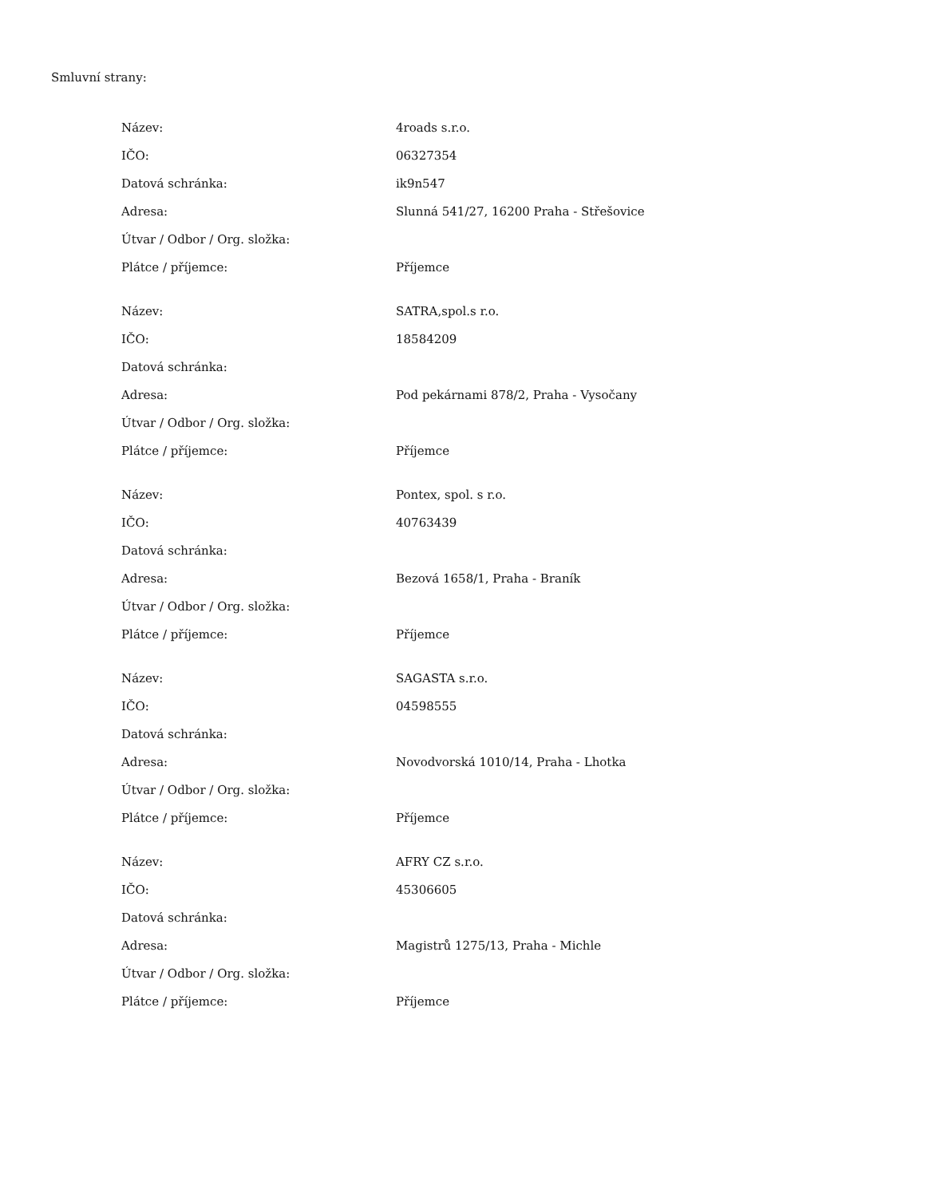Smluvní strany:
| Název: | 4roads s.r.o. |
| IČO: | 06327354 |
| Datová schránka: | ik9n547 |
| Adresa: | Slunná 541/27, 16200 Praha - Střešovice |
| Útvar / Odbor / Org. složka: | |
| Plátce / příjemce: | Příjemce |
| Název: | SATRA,spol.s r.o. |
| IČO: | 18584209 |
| Datová schránka: | |
| Adresa: | Pod pekárnami 878/2, Praha - Vysočany |
| Útvar / Odbor / Org. složka: | |
| Plátce / příjemce: | Příjemce |
| Název: | Pontex, spol. s r.o. |
| IČO: | 40763439 |
| Datová schránka: | |
| Adresa: | Bezová 1658/1, Praha - Braník |
| Útvar / Odbor / Org. složka: | |
| Plátce / příjemce: | Příjemce |
| Název: | SAGASTA s.r.o. |
| IČO: | 04598555 |
| Datová schránka: | |
| Adresa: | Novodvorská 1010/14, Praha - Lhotka |
| Útvar / Odbor / Org. složka: | |
| Plátce / příjemce: | Příjemce |
| Název: | AFRY CZ s.r.o. |
| IČO: | 45306605 |
| Datová schránka: | |
| Adresa: | Magistrů 1275/13, Praha - Michle |
| Útvar / Odbor / Org. složka: | |
| Plátce / příjemce: | Příjemce |